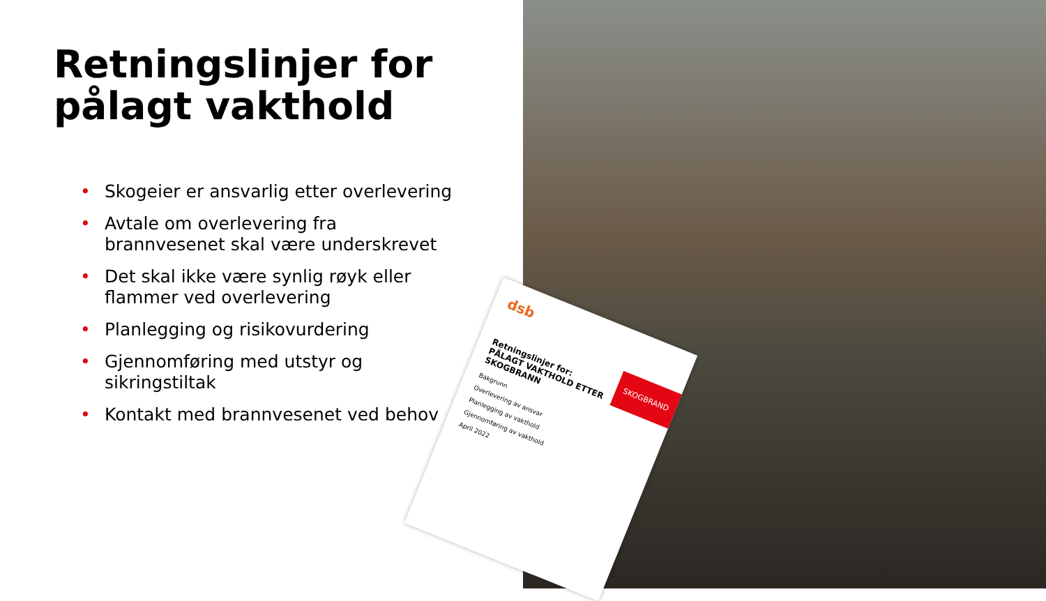Retningslinjer for
pålagt vakthold
• Skogeier er ansvarlig etter overlevering
• Avtale om overlevering fra brannvesenet skal være underskrevet
• Det skal ikke være synlig røyk eller flammer ved overlevering
• Planlegging og risikovurdering
• Gjennomføring med utstyr og sikringstiltak
• Kontakt med brannvesenet ved behov
dsb
SKOGBRAND
Retningslinjer for:
PÅLAGT VAKTHOLD ETTER SKOGBRANN
Bakgrunn
Overlevering av ansvar
Planlegging av vakthold
Gjennomføring av vakthold
April 2022